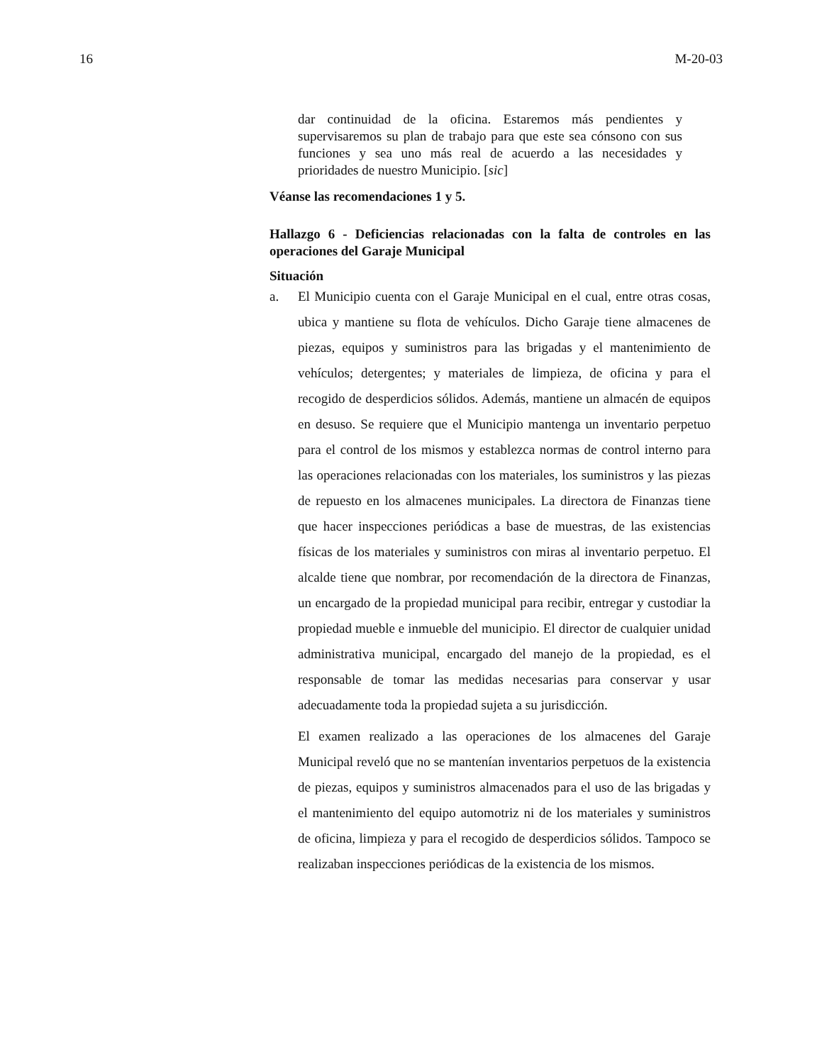16 M-20-03
dar continuidad de la oficina. Estaremos más pendientes y supervisaremos su plan de trabajo para que este sea cónsono con sus funciones y sea uno más real de acuerdo a las necesidades y prioridades de nuestro Municipio. [sic]
Véanse las recomendaciones 1 y 5.
Hallazgo 6 - Deficiencias relacionadas con la falta de controles en las operaciones del Garaje Municipal
Situación
a. El Municipio cuenta con el Garaje Municipal en el cual, entre otras cosas, ubica y mantiene su flota de vehículos. Dicho Garaje tiene almacenes de piezas, equipos y suministros para las brigadas y el mantenimiento de vehículos; detergentes; y materiales de limpieza, de oficina y para el recogido de desperdicios sólidos. Además, mantiene un almacén de equipos en desuso. Se requiere que el Municipio mantenga un inventario perpetuo para el control de los mismos y establezca normas de control interno para las operaciones relacionadas con los materiales, los suministros y las piezas de repuesto en los almacenes municipales. La directora de Finanzas tiene que hacer inspecciones periódicas a base de muestras, de las existencias físicas de los materiales y suministros con miras al inventario perpetuo. El alcalde tiene que nombrar, por recomendación de la directora de Finanzas, un encargado de la propiedad municipal para recibir, entregar y custodiar la propiedad mueble e inmueble del municipio. El director de cualquier unidad administrativa municipal, encargado del manejo de la propiedad, es el responsable de tomar las medidas necesarias para conservar y usar adecuadamente toda la propiedad sujeta a su jurisdicción.
El examen realizado a las operaciones de los almacenes del Garaje Municipal reveló que no se mantenían inventarios perpetuos de la existencia de piezas, equipos y suministros almacenados para el uso de las brigadas y el mantenimiento del equipo automotriz ni de los materiales y suministros de oficina, limpieza y para el recogido de desperdicios sólidos. Tampoco se realizaban inspecciones periódicas de la existencia de los mismos.